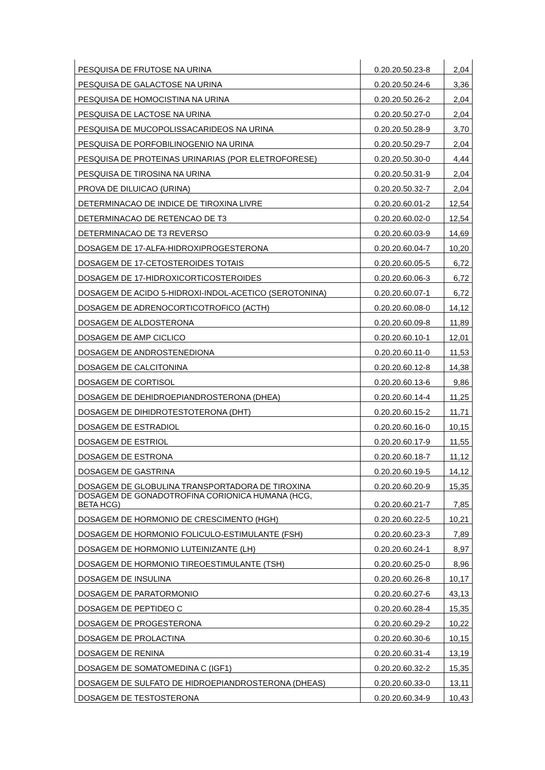| PESQUISA DE FRUTOSE NA URINA | 0.20.20.50.23-8 | 2,04 |
| PESQUISA DE GALACTOSE NA URINA | 0.20.20.50.24-6 | 3,36 |
| PESQUISA DE HOMOCISTINA NA URINA | 0.20.20.50.26-2 | 2,04 |
| PESQUISA DE LACTOSE NA URINA | 0.20.20.50.27-0 | 2,04 |
| PESQUISA DE MUCOPOLISSACARIDEOS NA URINA | 0.20.20.50.28-9 | 3,70 |
| PESQUISA DE PORFOBILINOGENIO NA URINA | 0.20.20.50.29-7 | 2,04 |
| PESQUISA DE PROTEINAS URINARIAS (POR ELETROFORESE) | 0.20.20.50.30-0 | 4,44 |
| PESQUISA DE TIROSINA NA URINA | 0.20.20.50.31-9 | 2,04 |
| PROVA DE DILUICAO (URINA) | 0.20.20.50.32-7 | 2,04 |
| DETERMINACAO DE INDICE DE TIROXINA LIVRE | 0.20.20.60.01-2 | 12,54 |
| DETERMINACAO DE RETENCAO DE T3 | 0.20.20.60.02-0 | 12,54 |
| DETERMINACAO DE T3 REVERSO | 0.20.20.60.03-9 | 14,69 |
| DOSAGEM DE 17-ALFA-HIDROXIPROGESTERONA | 0.20.20.60.04-7 | 10,20 |
| DOSAGEM DE 17-CETOSTEROIDES TOTAIS | 0.20.20.60.05-5 | 6,72 |
| DOSAGEM DE 17-HIDROXICORTICOSTEROIDES | 0.20.20.60.06-3 | 6,72 |
| DOSAGEM DE ACIDO 5-HIDROXI-INDOL-ACETICO (SEROTONINA) | 0.20.20.60.07-1 | 6,72 |
| DOSAGEM DE ADRENOCORTICOTROFICO (ACTH) | 0.20.20.60.08-0 | 14,12 |
| DOSAGEM DE ALDOSTERONA | 0.20.20.60.09-8 | 11,89 |
| DOSAGEM DE AMP CICLICO | 0.20.20.60.10-1 | 12,01 |
| DOSAGEM DE ANDROSTENEDIONA | 0.20.20.60.11-0 | 11,53 |
| DOSAGEM DE CALCITONINA | 0.20.20.60.12-8 | 14,38 |
| DOSAGEM DE CORTISOL | 0.20.20.60.13-6 | 9,86 |
| DOSAGEM DE DEHIDROEPIANDROSTERONA (DHEA) | 0.20.20.60.14-4 | 11,25 |
| DOSAGEM DE DIHIDROTESTOTERONA (DHT) | 0.20.20.60.15-2 | 11,71 |
| DOSAGEM DE ESTRADIOL | 0.20.20.60.16-0 | 10,15 |
| DOSAGEM DE ESTRIOL | 0.20.20.60.17-9 | 11,55 |
| DOSAGEM DE ESTRONA | 0.20.20.60.18-7 | 11,12 |
| DOSAGEM DE GASTRINA | 0.20.20.60.19-5 | 14,12 |
| DOSAGEM DE GLOBULINA TRANSPORTADORA DE TIROXINA | 0.20.20.60.20-9 | 15,35 |
| DOSAGEM DE GONADOTROFINA CORIONICA HUMANA (HCG, BETA HCG) | 0.20.20.60.21-7 | 7,85 |
| DOSAGEM DE HORMONIO DE CRESCIMENTO (HGH) | 0.20.20.60.22-5 | 10,21 |
| DOSAGEM DE HORMONIO FOLICULO-ESTIMULANTE (FSH) | 0.20.20.60.23-3 | 7,89 |
| DOSAGEM DE HORMONIO LUTEINIZANTE (LH) | 0.20.20.60.24-1 | 8,97 |
| DOSAGEM DE HORMONIO TIREOESTIMULANTE (TSH) | 0.20.20.60.25-0 | 8,96 |
| DOSAGEM DE INSULINA | 0.20.20.60.26-8 | 10,17 |
| DOSAGEM DE PARATORMONIO | 0.20.20.60.27-6 | 43,13 |
| DOSAGEM DE PEPTIDEO C | 0.20.20.60.28-4 | 15,35 |
| DOSAGEM DE PROGESTERONA | 0.20.20.60.29-2 | 10,22 |
| DOSAGEM DE PROLACTINA | 0.20.20.60.30-6 | 10,15 |
| DOSAGEM DE RENINA | 0.20.20.60.31-4 | 13,19 |
| DOSAGEM DE SOMATOMEDINA C (IGF1) | 0.20.20.60.32-2 | 15,35 |
| DOSAGEM DE SULFATO DE HIDROEPIANDROSTERONA (DHEAS) | 0.20.20.60.33-0 | 13,11 |
| DOSAGEM DE TESTOSTERONA | 0.20.20.60.34-9 | 10,43 |